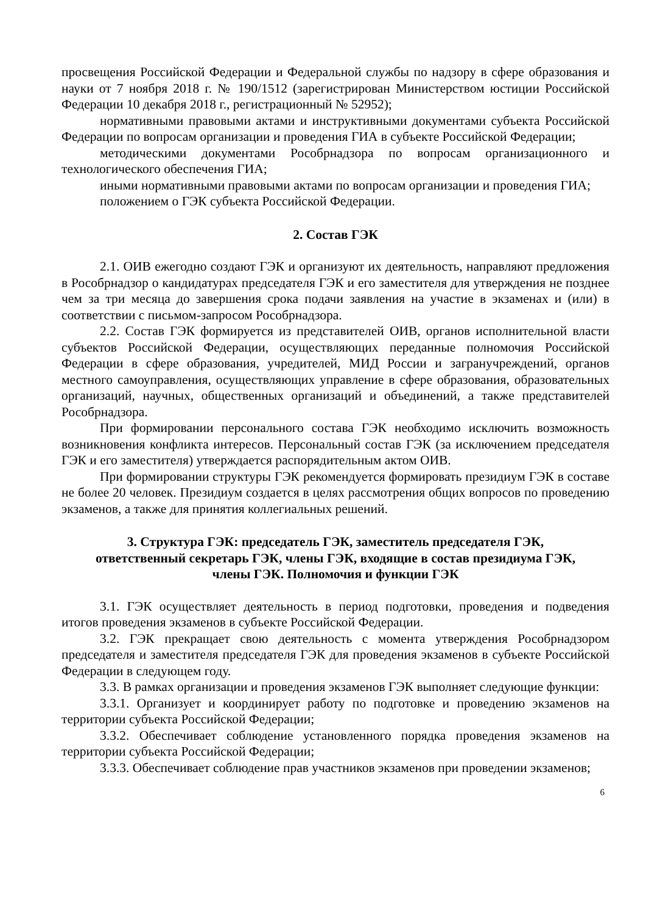просвещения Российской Федерации и Федеральной службы по надзору в сфере образования и науки от 7 ноября 2018 г. № 190/1512 (зарегистрирован Министерством юстиции Российской Федерации 10 декабря 2018 г., регистрационный № 52952);
нормативными правовыми актами и инструктивными документами субъекта Российской Федерации по вопросам организации и проведения ГИА в субъекте Российской Федерации;
методическими документами Рособрнадзора по вопросам организационного и технологического обеспечения ГИА;
иными нормативными правовыми актами по вопросам организации и проведения ГИА;
положением о ГЭК субъекта Российской Федерации.
2. Состав ГЭК
2.1. ОИВ ежегодно создают ГЭК и организуют их деятельность, направляют предложения в Рособрнадзор о кандидатурах председателя ГЭК и его заместителя для утверждения не позднее чем за три месяца до завершения срока подачи заявления на участие в экзаменах и (или) в соответствии с письмом-запросом Рособрнадзора.
2.2. Состав ГЭК формируется из представителей ОИВ, органов исполнительной власти субъектов Российской Федерации, осуществляющих переданные полномочия Российской Федерации в сфере образования, учредителей, МИД России и загранучреждений, органов местного самоуправления, осуществляющих управление в сфере образования, образовательных организаций, научных, общественных организаций и объединений, а также представителей Рособрнадзора.
При формировании персонального состава ГЭК необходимо исключить возможность возникновения конфликта интересов. Персональный состав ГЭК (за исключением председателя ГЭК и его заместителя) утверждается распорядительным актом ОИВ.
При формировании структуры ГЭК рекомендуется формировать президиум ГЭК в составе не более 20 человек. Президиум создается в целях рассмотрения общих вопросов по проведению экзаменов, а также для принятия коллегиальных решений.
3. Структура ГЭК: председатель ГЭК, заместитель председателя ГЭК,
ответственный секретарь ГЭК, члены ГЭК, входящие в состав президиума ГЭК,
члены ГЭК. Полномочия и функции ГЭК
3.1. ГЭК осуществляет деятельность в период подготовки, проведения и подведения итогов проведения экзаменов в субъекте Российской Федерации.
3.2. ГЭК прекращает свою деятельность с момента утверждения Рособрнадзором председателя и заместителя председателя ГЭК для проведения экзаменов в субъекте Российской Федерации в следующем году.
3.3. В рамках организации и проведения экзаменов ГЭК выполняет следующие функции:
3.3.1. Организует и координирует работу по подготовке и проведению экзаменов на территории субъекта Российской Федерации;
3.3.2. Обеспечивает соблюдение установленного порядка проведения экзаменов на территории субъекта Российской Федерации;
3.3.3. Обеспечивает соблюдение прав участников экзаменов при проведении экзаменов;
6